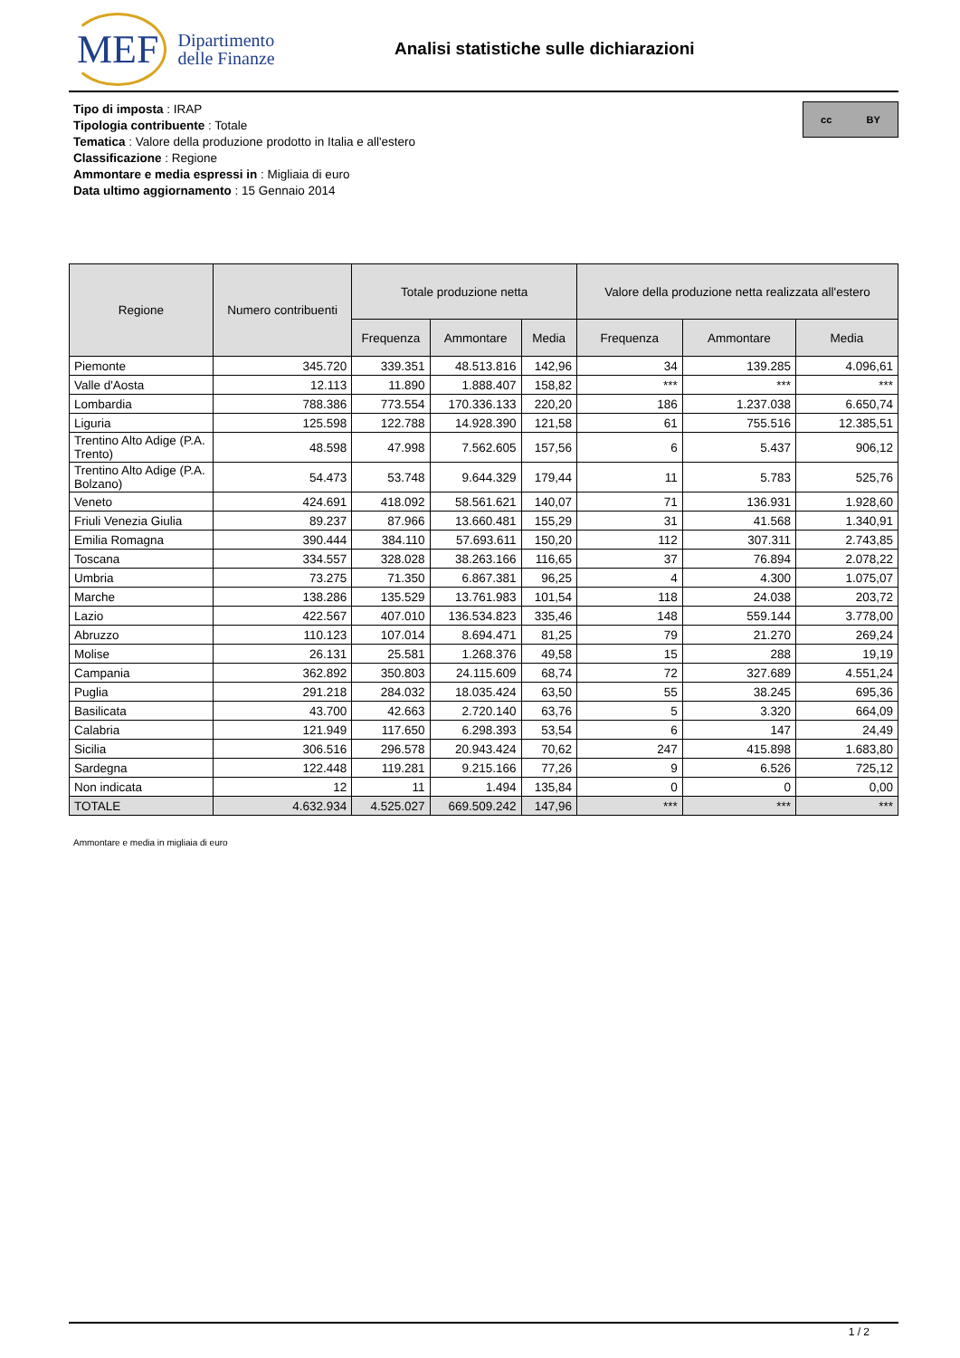MEF Dipartimento
delle Finanze
Analisi statistiche sulle dichiarazioni
Tipo di imposta : IRAP
Tipologia contribuente : Totale
Tematica : Valore della produzione prodotto in Italia e all'estero
Classificazione : Regione
Ammontare e media espressi in : Migliaia di euro
Data ultimo aggiornamento : 15 Gennaio 2014
cc BY
| Regione | Numero contribuenti | Totale produzione netta | | | Valore della produzione netta realizzata all'estero | | |
| --- | --- | --- | --- | --- | --- | --- | --- |
| | | Frequenza | Ammontare | Media | Frequenza | Ammontare | Media |
| Piemonte | 345.720 | 339.351 | 48.513.816 | 142,96 | 34 | 139.285 | 4.096,61 |
| Valle d'Aosta | 12.113 | 11.890 | 1.888.407 | 158,82 | *** | *** | *** |
| Lombardia | 788.386 | 773.554 | 170.336.133 | 220,20 | 186 | 1.237.038 | 6.650,74 |
| Liguria | 125.598 | 122.788 | 14.928.390 | 121,58 | 61 | 755.516 | 12.385,51 |
| Trentino Alto Adige (P.A. Trento) | 48.598 | 47.998 | 7.562.605 | 157,56 | 6 | 5.437 | 906,12 |
| Trentino Alto Adige (P.A. Bolzano) | 54.473 | 53.748 | 9.644.329 | 179,44 | 11 | 5.783 | 525,76 |
| Veneto | 424.691 | 418.092 | 58.561.621 | 140,07 | 71 | 136.931 | 1.928,60 |
| Friuli Venezia Giulia | 89.237 | 87.966 | 13.660.481 | 155,29 | 31 | 41.568 | 1.340,91 |
| Emilia Romagna | 390.444 | 384.110 | 57.693.611 | 150,20 | 112 | 307.311 | 2.743,85 |
| Toscana | 334.557 | 328.028 | 38.263.166 | 116,65 | 37 | 76.894 | 2.078,22 |
| Umbria | 73.275 | 71.350 | 6.867.381 | 96,25 | 4 | 4.300 | 1.075,07 |
| Marche | 138.286 | 135.529 | 13.761.983 | 101,54 | 118 | 24.038 | 203,72 |
| Lazio | 422.567 | 407.010 | 136.534.823 | 335,46 | 148 | 559.144 | 3.778,00 |
| Abruzzo | 110.123 | 107.014 | 8.694.471 | 81,25 | 79 | 21.270 | 269,24 |
| Molise | 26.131 | 25.581 | 1.268.376 | 49,58 | 15 | 288 | 19,19 |
| Campania | 362.892 | 350.803 | 24.115.609 | 68,74 | 72 | 327.689 | 4.551,24 |
| Puglia | 291.218 | 284.032 | 18.035.424 | 63,50 | 55 | 38.245 | 695,36 |
| Basilicata | 43.700 | 42.663 | 2.720.140 | 63,76 | 5 | 3.320 | 664,09 |
| Calabria | 121.949 | 117.650 | 6.298.393 | 53,54 | 6 | 147 | 24,49 |
| Sicilia | 306.516 | 296.578 | 20.943.424 | 70,62 | 247 | 415.898 | 1.683,80 |
| Sardegna | 122.448 | 119.281 | 9.215.166 | 77,26 | 9 | 6.526 | 725,12 |
| Non indicata | 12 | 11 | 1.494 | 135,84 | 0 | 0 | 0,00 |
| TOTALE | 4.632.934 | 4.525.027 | 669.509.242 | 147,96 | *** | *** | *** |
Ammontare e media in migliaia di euro
1 / 2